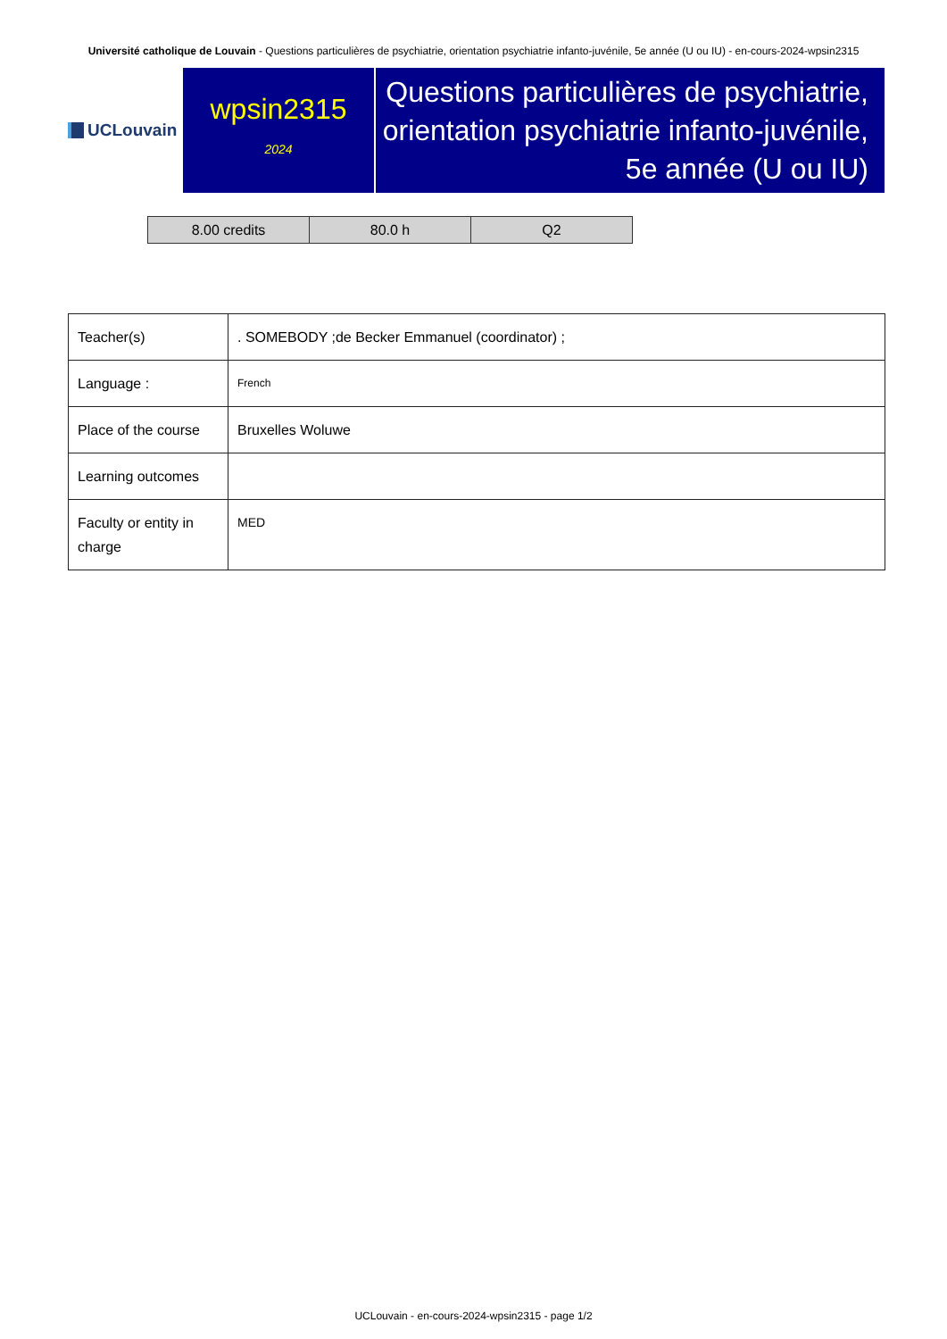Université catholique de Louvain - Questions particulières de psychiatrie, orientation psychiatrie infanto-juvénile, 5e année (U ou IU) - en-cours-2024-wpsin2315
UCLouvain
wpsin2315
2024
Questions particulières de psychiatrie, orientation psychiatrie infanto-juvénile, 5e année (U ou IU)
| 8.00 credits | 80.0 h | Q2 |
| Teacher(s) | . SOMEBODY ;de Becker Emmanuel (coordinator) ; |
| Language : | French |
| Place of the course | Bruxelles Woluwe |
| Learning outcomes | |
| Faculty or entity in charge | MED |
UCLouvain - en-cours-2024-wpsin2315 - page 1/2